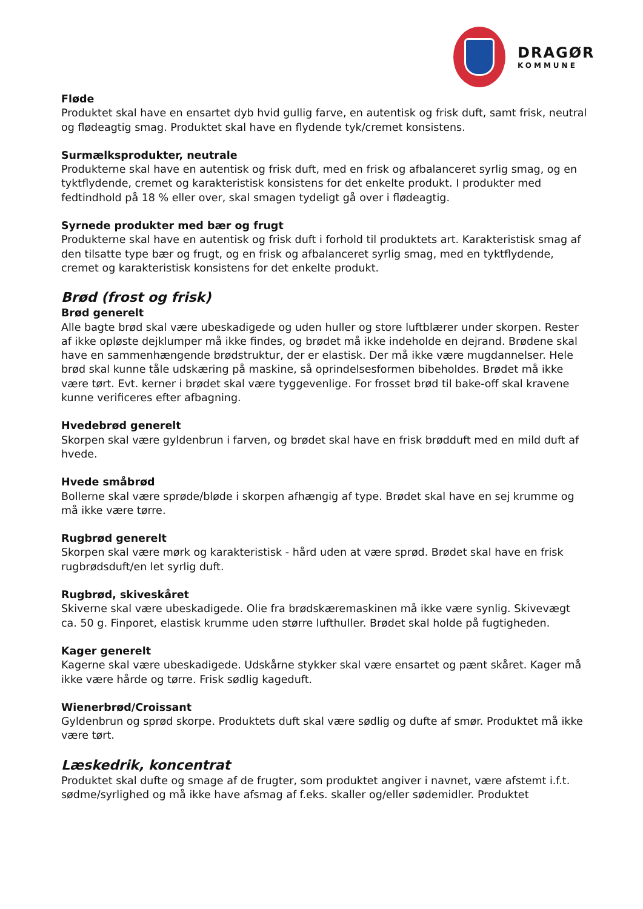DRAGØR
KOMMUNE
Fløde
Produktet skal have en ensartet dyb hvid gullig farve, en autentisk og frisk duft, samt frisk, neutral og flødeagtig smag. Produktet skal have en flydende tyk/cremet konsistens.
Surmælksprodukter, neutrale
Produkterne skal have en autentisk og frisk duft, med en frisk og afbalanceret syrlig smag, og en tyktflydende, cremet og karakteristisk konsistens for det enkelte produkt. I produkter med fedtindhold på 18 % eller over, skal smagen tydeligt gå over i flødeagtig.
Syrnede produkter med bær og frugt
Produkterne skal have en autentisk og frisk duft i forhold til produktets art. Karakteristisk smag af den tilsatte type bær og frugt, og en frisk og afbalanceret syrlig smag, med en tyktflydende, cremet og karakteristisk konsistens for det enkelte produkt.
Brød (frost og frisk)
Brød generelt
Alle bagte brød skal være ubeskadigede og uden huller og store luftblærer under skorpen. Rester af ikke opløste dejklumper må ikke findes, og brødet må ikke indeholde en dejrand. Brødene skal have en sammenhængende brødstruktur, der er elastisk. Der må ikke være mugdannelser. Hele brød skal kunne tåle udskæring på maskine, så oprindelsesformen bibeholdes. Brødet må ikke være tørt. Evt. kerner i brødet skal være tyggevenlige. For frosset brød til bake-off skal kravene kunne verificeres efter afbagning.
Hvedebrød generelt
Skorpen skal være gyldenbrun i farven, og brødet skal have en frisk brødduft med en mild duft af hvede.
Hvede småbrød
Bollerne skal være sprøde/bløde i skorpen afhængig af type. Brødet skal have en sej krumme og må ikke være tørre.
Rugbrød generelt
Skorpen skal være mørk og karakteristisk - hård uden at være sprød. Brødet skal have en frisk rugbrødsduft/en let syrlig duft.
Rugbrød, skiveskåret
Skiverne skal være ubeskadigede. Olie fra brødskæremaskinen må ikke være synlig. Skivevægt ca. 50 g. Finporet, elastisk krumme uden større lufthuller. Brødet skal holde på fugtigheden.
Kager generelt
Kagerne skal være ubeskadigede. Udskårne stykker skal være ensartet og pænt skåret. Kager må ikke være hårde og tørre. Frisk sødlig kageduft.
Wienerbrød/Croissant
Gyldenbrun og sprød skorpe. Produktets duft skal være sødlig og dufte af smør. Produktet må ikke være tørt.
Læskedrik, koncentrat
Produktet skal dufte og smage af de frugter, som produktet angiver i navnet, være afstemt i.f.t. sødme/syrlighed og må ikke have afsmag af f.eks. skaller og/eller sødemidler. Produktet